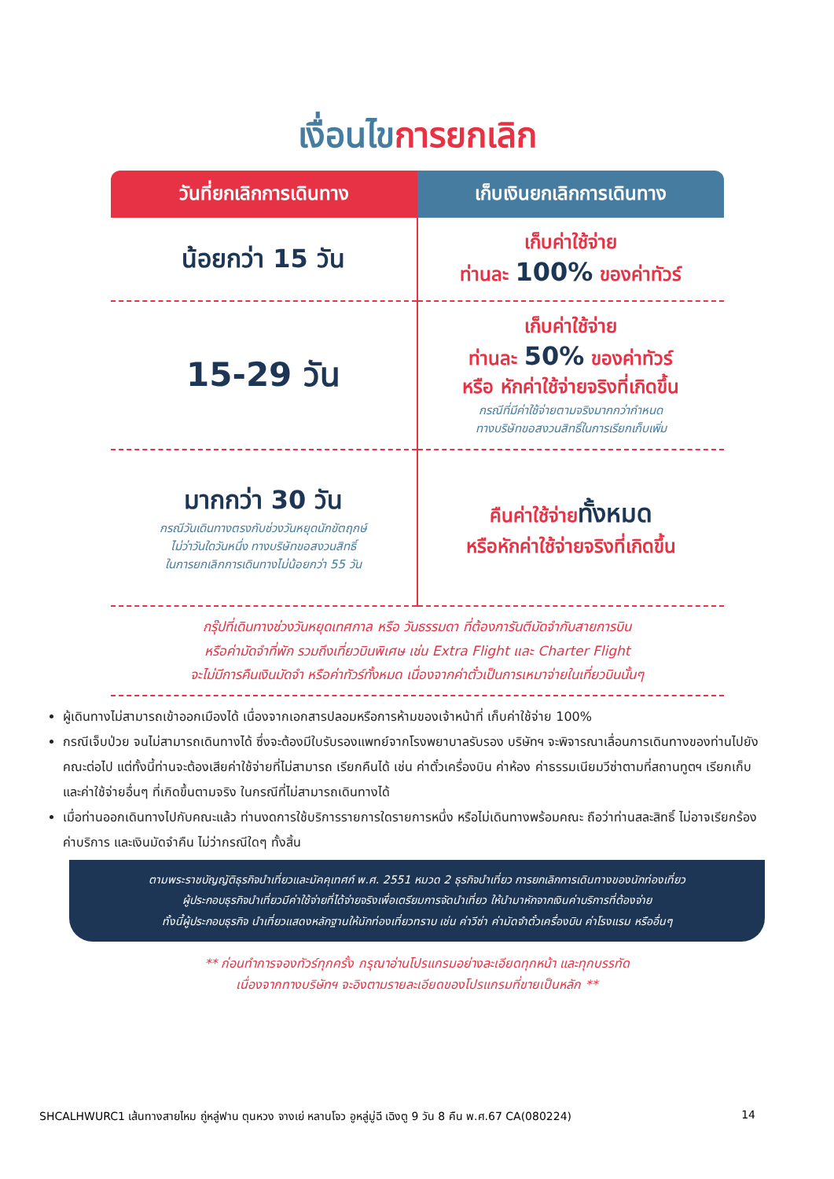เงื่อนไขการยกเลิก
| วันที่ยกเลิกการเดินทาง | เก็บเงินยกเลิกการเดินทาง |
| --- | --- |
| น้อยกว่า 15 วัน | เก็บค่าใช้จ่าย ท่านละ 100% ของค่าทัวร์ |
| 15-29 วัน | เก็บค่าใช้จ่าย ท่านละ 50% ของค่าทัวร์ หรือ หักค่าใช้จ่ายจริงที่เกิดขึ้น กรณีที่มีค่าใช้จ่ายตามจริงมากกว่ากำหนด ทางบริษัทขอสงวนสิทธิ์ในการเรียกเก็บเพิ่ม |
| มากกว่า 30 วัน กรณีวันเดินทางตรงกับช่วงวันหยุดนักขัตฤกษ์ ไม่ว่าวันใดวันหนึ่ง ทางบริษัทขอสงวนสิทธิ์ ในการยกเลิกการเดินทางไม่น้อยกว่า 55 วัน | คืนค่าใช้จ่าย ทั้งหมด หรือหักค่าใช้จ่ายจริงที่เกิดขึ้น |
กรุ๊ปที่เดินทางช่วงวันหยุดเทศกาล หรือ วันธรรมดา ที่ต้องการันตีมัดจำกับสายการบิน
หรือค่ามัดจำที่พัก รวมถึงเที่ยวบินพิเศษ เช่น Extra Flight และ Charter Flight
จะไม่มีการคืนเงินมัดจำ หรือค่าทัวร์ทั้งหมด เนื่องจากค่าตั๋วเป็นการเหมาจ่ายในเที่ยวบินนั้นๆ
ผู้เดินทางไม่สามารถเข้าออกเมืองได้ เนื่องจากเอกสารปลอมหรือการห้ามของเจ้าหน้าที่ เก็บค่าใช้จ่าย 100%
กรณีเจ็บป่วย จนไม่สามารถเดินทางได้ ซึ่งจะต้องมีใบรับรองแพทย์จากโรงพยาบาลรับรอง บริษัทฯ จะพิจารณาเลื่อนการเดินทางของท่านไปยังคณะต่อไป แต่ทั้งนี้ท่านจะต้องเสียค่าใช้จ่ายที่ไม่สามารถ เรียกคืนได้ เช่น ค่าตั๋วเครื่องบิน ค่าห้อง ค่าธรรมเนียมวีซ่าตามที่สถานทูตฯ เรียกเก็บและค่าใช้จ่ายอื่นๆ ที่เกิดขึ้นตามจริง ในกรณีที่ไม่สามารถเดินทางได้
เมื่อท่านออกเดินทางไปกับคณะแล้ว ท่านงดการใช้บริการรายการใดรายการหนึ่ง หรือไม่เดินทางพร้อมคณะ ถือว่าท่านสละสิทธิ์ ไม่อาจเรียกร้องค่าบริการ และเงินมัดจำคืน ไม่ว่ากรณีใดๆ ทั้งสิ้น
ตามพระราชบัญญัติธุรกิจนำเที่ยวและมัคคุเทศก์ พ.ศ. 2551 หมวด 2 ธุรกิจนำเที่ยว การยกเลิกการเดินทางของนักท่องเที่ยว
ผู้ประกอบธุรกิจนำเที่ยวมีค่าใช้จ่ายที่ได้จ่ายจริงเพื่อเตรียมการจัดนำเที่ยว ให้นำมาหักจากเงินค่าบริการที่ต้องจ่าย
ทั้งนี้ผู้ประกอบธุรกิจ นำเที่ยวแสดงหลักฐานให้นักท่องเที่ยวทราบ เช่น ค่าวีซ่า ค่ามัดจำตั๋วเครื่องบิน ค่าโรงแรม หรืออื่นๆ
** ก่อนทำการจองทัวร์ทุกครั้ง กรุณาอ่านโปรแกรมอย่างละเอียดทุกหน้า และทุกบรรทัด
เนื่องจากทางบริษัทฯ จะอิงตามรายละเอียดของโปรแกรมที่ขายเป็นหลัก **
SHCALHWURC1 เส้นทางสายไหม ถู่หลู่ฟาน ตุนหวง จางเย่ หลานโจว อูหลู่มู่ฉี เฉิงตู 9 วัน 8 คืน พ.ศ.67 CA(080224) 14